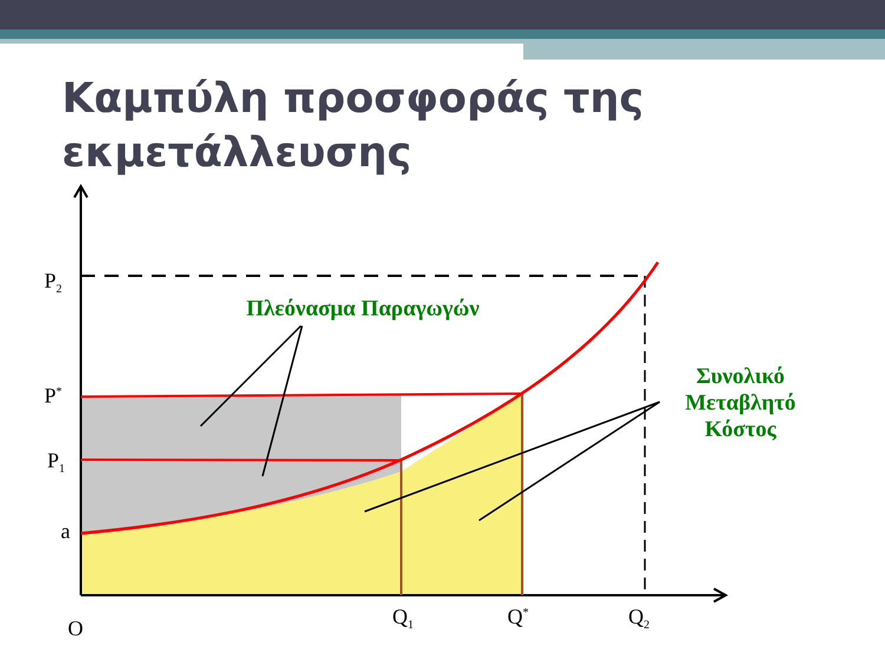Καμπύλη προσφοράς της εκμετάλλευσης
P<sub>2</sub>
P<sup>*</sup>
P<sub>1</sub>
a
O Q<sub>1</sub> Q<sup>*</sup> Q<sub>2</sub>
Πλεόνασμα Παραγωγών
Συνολικό Μεταβλητό Κόστος